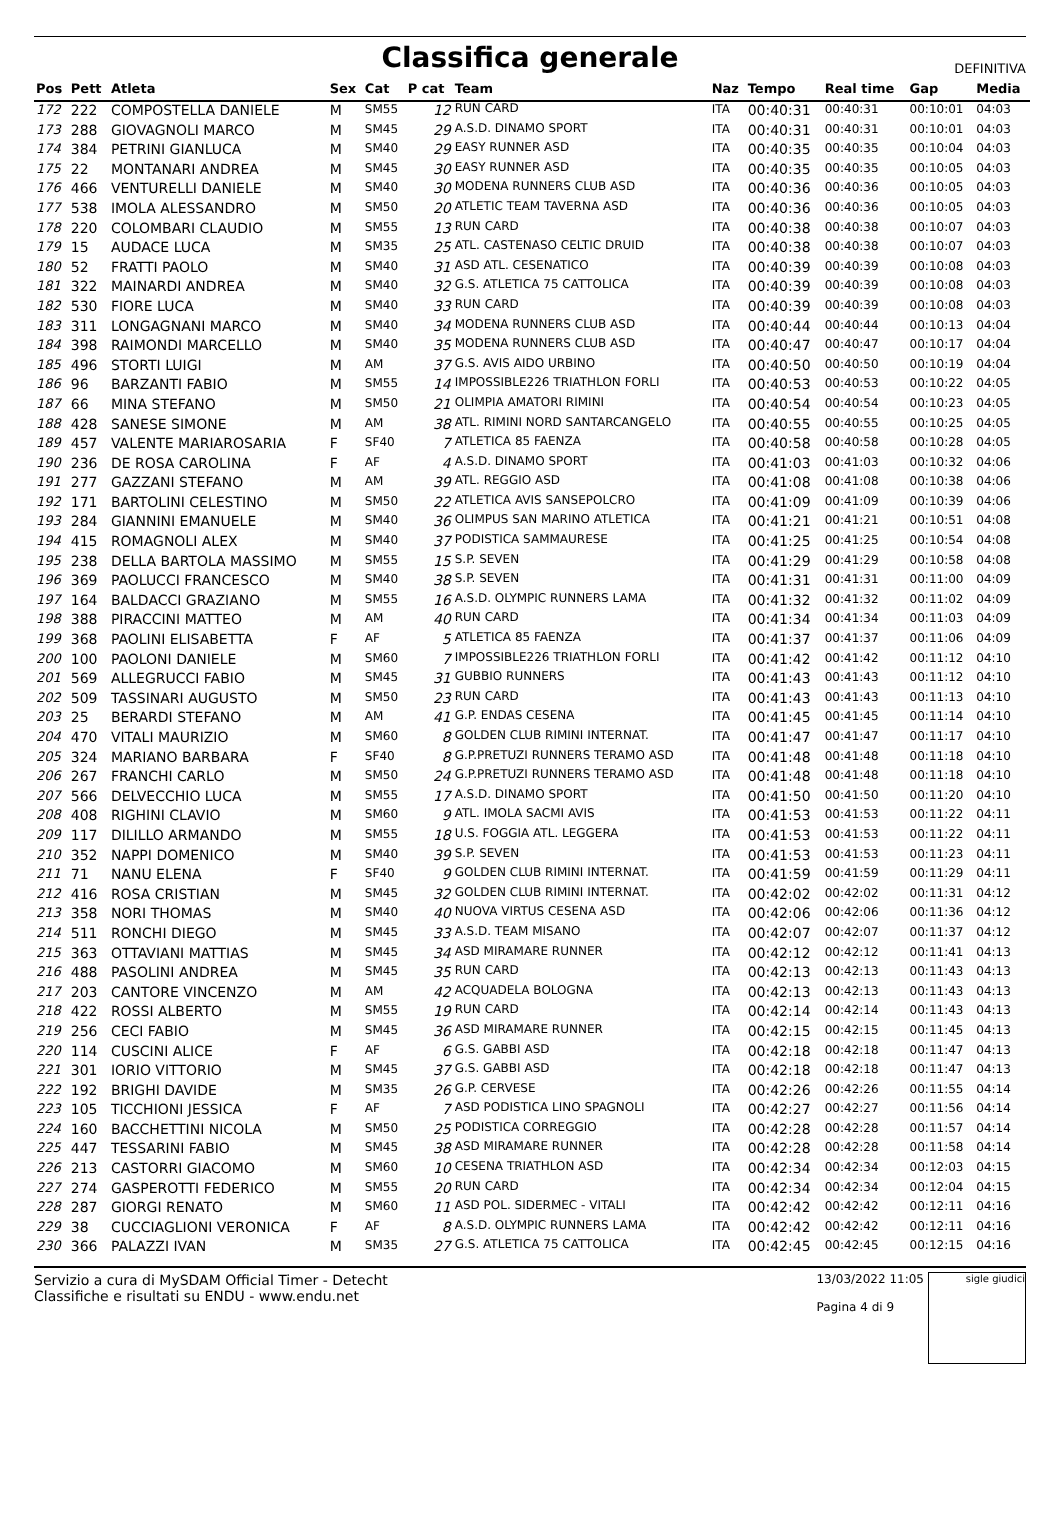Classifica generale
DEFINITIVA
| Pos | Pett | Atleta | Sex | Cat | P cat | Team | Naz | Tempo | Real time | Gap | Media |
| --- | --- | --- | --- | --- | --- | --- | --- | --- | --- | --- | --- |
| 172 | 222 | COMPOSTELLA DANIELE | M | SM55 | 12 | RUN CARD | ITA | 00:40:31 | 00:40:31 | 00:10:01 | 04:03 |
| 173 | 288 | GIOVAGNOLI MARCO | M | SM45 | 29 | A.S.D. DINAMO SPORT | ITA | 00:40:31 | 00:40:31 | 00:10:01 | 04:03 |
| 174 | 384 | PETRINI GIANLUCA | M | SM40 | 29 | EASY RUNNER ASD | ITA | 00:40:35 | 00:40:35 | 00:10:04 | 04:03 |
| 175 | 22 | MONTANARI ANDREA | M | SM45 | 30 | EASY RUNNER ASD | ITA | 00:40:35 | 00:40:35 | 00:10:05 | 04:03 |
| 176 | 466 | VENTURELLI DANIELE | M | SM40 | 30 | MODENA RUNNERS CLUB ASD | ITA | 00:40:36 | 00:40:36 | 00:10:05 | 04:03 |
| 177 | 538 | IMOLA ALESSANDRO | M | SM50 | 20 | ATLETIC TEAM TAVERNA ASD | ITA | 00:40:36 | 00:40:36 | 00:10:05 | 04:03 |
| 178 | 220 | COLOMBARI CLAUDIO | M | SM55 | 13 | RUN CARD | ITA | 00:40:38 | 00:40:38 | 00:10:07 | 04:03 |
| 179 | 15 | AUDACE LUCA | M | SM35 | 25 | ATL. CASTENASO CELTIC DRUID | ITA | 00:40:38 | 00:40:38 | 00:10:07 | 04:03 |
| 180 | 52 | FRATTI PAOLO | M | SM40 | 31 | ASD ATL. CESENATICO | ITA | 00:40:39 | 00:40:39 | 00:10:08 | 04:03 |
| 181 | 322 | MAINARDI ANDREA | M | SM40 | 32 | G.S. ATLETICA 75 CATTOLICA | ITA | 00:40:39 | 00:40:39 | 00:10:08 | 04:03 |
| 182 | 530 | FIORE LUCA | M | SM40 | 33 | RUN CARD | ITA | 00:40:39 | 00:40:39 | 00:10:08 | 04:03 |
| 183 | 311 | LONGAGNANI MARCO | M | SM40 | 34 | MODENA RUNNERS CLUB ASD | ITA | 00:40:44 | 00:40:44 | 00:10:13 | 04:04 |
| 184 | 398 | RAIMONDI MARCELLO | M | SM40 | 35 | MODENA RUNNERS CLUB ASD | ITA | 00:40:47 | 00:40:47 | 00:10:17 | 04:04 |
| 185 | 496 | STORTI LUIGI | M | AM | 37 | G.S. AVIS AIDO URBINO | ITA | 00:40:50 | 00:40:50 | 00:10:19 | 04:04 |
| 186 | 96 | BARZANTI FABIO | M | SM55 | 14 | IMPOSSIBLE226 TRIATHLON FORLI | ITA | 00:40:53 | 00:40:53 | 00:10:22 | 04:05 |
| 187 | 66 | MINA STEFANO | M | SM50 | 21 | OLIMPIA AMATORI RIMINI | ITA | 00:40:54 | 00:40:54 | 00:10:23 | 04:05 |
| 188 | 428 | SANESE SIMONE | M | AM | 38 | ATL. RIMINI NORD SANTARCANGELO | ITA | 00:40:55 | 00:40:55 | 00:10:25 | 04:05 |
| 189 | 457 | VALENTE MARIAROSARIA | F | SF40 | 7 | ATLETICA 85 FAENZA | ITA | 00:40:58 | 00:40:58 | 00:10:28 | 04:05 |
| 190 | 236 | DE ROSA CAROLINA | F | AF | 4 | A.S.D. DINAMO SPORT | ITA | 00:41:03 | 00:41:03 | 00:10:32 | 04:06 |
| 191 | 277 | GAZZANI STEFANO | M | AM | 39 | ATL. REGGIO ASD | ITA | 00:41:08 | 00:41:08 | 00:10:38 | 04:06 |
| 192 | 171 | BARTOLINI CELESTINO | M | SM50 | 22 | ATLETICA AVIS SANSEPOLCRO | ITA | 00:41:09 | 00:41:09 | 00:10:39 | 04:06 |
| 193 | 284 | GIANNINI EMANUELE | M | SM40 | 36 | OLIMPUS SAN MARINO ATLETICA | ITA | 00:41:21 | 00:41:21 | 00:10:51 | 04:08 |
| 194 | 415 | ROMAGNOLI ALEX | M | SM40 | 37 | PODISTICA SAMMAURESE | ITA | 00:41:25 | 00:41:25 | 00:10:54 | 04:08 |
| 195 | 238 | DELLA BARTOLA MASSIMO | M | SM55 | 15 | S.P. SEVEN | ITA | 00:41:29 | 00:41:29 | 00:10:58 | 04:08 |
| 196 | 369 | PAOLUCCI FRANCESCO | M | SM40 | 38 | S.P. SEVEN | ITA | 00:41:31 | 00:41:31 | 00:11:00 | 04:09 |
| 197 | 164 | BALDACCI GRAZIANO | M | SM55 | 16 | A.S.D. OLYMPIC RUNNERS LAMA | ITA | 00:41:32 | 00:41:32 | 00:11:02 | 04:09 |
| 198 | 388 | PIRACCINI MATTEO | M | AM | 40 | RUN CARD | ITA | 00:41:34 | 00:41:34 | 00:11:03 | 04:09 |
| 199 | 368 | PAOLINI ELISABETTA | F | AF | 5 | ATLETICA 85 FAENZA | ITA | 00:41:37 | 00:41:37 | 00:11:06 | 04:09 |
| 200 | 100 | PAOLONI DANIELE | M | SM60 | 7 | IMPOSSIBLE226 TRIATHLON FORLI | ITA | 00:41:42 | 00:41:42 | 00:11:12 | 04:10 |
| 201 | 569 | ALLEGRUCCI FABIO | M | SM45 | 31 | GUBBIO RUNNERS | ITA | 00:41:43 | 00:41:43 | 00:11:12 | 04:10 |
| 202 | 509 | TASSINARI AUGUSTO | M | SM50 | 23 | RUN CARD | ITA | 00:41:43 | 00:41:43 | 00:11:13 | 04:10 |
| 203 | 25 | BERARDI STEFANO | M | AM | 41 | G.P. ENDAS CESENA | ITA | 00:41:45 | 00:41:45 | 00:11:14 | 04:10 |
| 204 | 470 | VITALI MAURIZIO | M | SM60 | 8 | GOLDEN CLUB RIMINI INTERNAT. | ITA | 00:41:47 | 00:41:47 | 00:11:17 | 04:10 |
| 205 | 324 | MARIANO BARBARA | F | SF40 | 8 | G.P.PRETUZI RUNNERS TERAMO ASD | ITA | 00:41:48 | 00:41:48 | 00:11:18 | 04:10 |
| 206 | 267 | FRANCHI CARLO | M | SM50 | 24 | G.P.PRETUZI RUNNERS TERAMO ASD | ITA | 00:41:48 | 00:41:48 | 00:11:18 | 04:10 |
| 207 | 566 | DELVECCHIO LUCA | M | SM55 | 17 | A.S.D. DINAMO SPORT | ITA | 00:41:50 | 00:41:50 | 00:11:20 | 04:10 |
| 208 | 408 | RIGHINI CLAVIO | M | SM60 | 9 | ATL. IMOLA SACMI AVIS | ITA | 00:41:53 | 00:41:53 | 00:11:22 | 04:11 |
| 209 | 117 | DILILLO ARMANDO | M | SM55 | 18 | U.S. FOGGIA ATL. LEGGERA | ITA | 00:41:53 | 00:41:53 | 00:11:22 | 04:11 |
| 210 | 352 | NAPPI DOMENICO | M | SM40 | 39 | S.P. SEVEN | ITA | 00:41:53 | 00:41:53 | 00:11:23 | 04:11 |
| 211 | 71 | NANU ELENA | F | SF40 | 9 | GOLDEN CLUB RIMINI INTERNAT. | ITA | 00:41:59 | 00:41:59 | 00:11:29 | 04:11 |
| 212 | 416 | ROSA CRISTIAN | M | SM45 | 32 | GOLDEN CLUB RIMINI INTERNAT. | ITA | 00:42:02 | 00:42:02 | 00:11:31 | 04:12 |
| 213 | 358 | NORI THOMAS | M | SM40 | 40 | NUOVA VIRTUS CESENA ASD | ITA | 00:42:06 | 00:42:06 | 00:11:36 | 04:12 |
| 214 | 511 | RONCHI DIEGO | M | SM45 | 33 | A.S.D. TEAM MISANO | ITA | 00:42:07 | 00:42:07 | 00:11:37 | 04:12 |
| 215 | 363 | OTTAVIANI MATTIAS | M | SM45 | 34 | ASD MIRAMARE RUNNER | ITA | 00:42:12 | 00:42:12 | 00:11:41 | 04:13 |
| 216 | 488 | PASOLINI ANDREA | M | SM45 | 35 | RUN CARD | ITA | 00:42:13 | 00:42:13 | 00:11:43 | 04:13 |
| 217 | 203 | CANTORE VINCENZO | M | AM | 42 | ACQUADELA BOLOGNA | ITA | 00:42:13 | 00:42:13 | 00:11:43 | 04:13 |
| 218 | 422 | ROSSI ALBERTO | M | SM55 | 19 | RUN CARD | ITA | 00:42:14 | 00:42:14 | 00:11:43 | 04:13 |
| 219 | 256 | CECI FABIO | M | SM45 | 36 | ASD MIRAMARE RUNNER | ITA | 00:42:15 | 00:42:15 | 00:11:45 | 04:13 |
| 220 | 114 | CUSCINI ALICE | F | AF | 6 | G.S. GABBI ASD | ITA | 00:42:18 | 00:42:18 | 00:11:47 | 04:13 |
| 221 | 301 | IORIO VITTORIO | M | SM45 | 37 | G.S. GABBI ASD | ITA | 00:42:18 | 00:42:18 | 00:11:47 | 04:13 |
| 222 | 192 | BRIGHI DAVIDE | M | SM35 | 26 | G.P. CERVESE | ITA | 00:42:26 | 00:42:26 | 00:11:55 | 04:14 |
| 223 | 105 | TICCHIONI JESSICA | F | AF | 7 | ASD PODISTICA LINO SPAGNOLI | ITA | 00:42:27 | 00:42:27 | 00:11:56 | 04:14 |
| 224 | 160 | BACCHETTINI NICOLA | M | SM50 | 25 | PODISTICA CORREGGIO | ITA | 00:42:28 | 00:42:28 | 00:11:57 | 04:14 |
| 225 | 447 | TESSARINI FABIO | M | SM45 | 38 | ASD MIRAMARE RUNNER | ITA | 00:42:28 | 00:42:28 | 00:11:58 | 04:14 |
| 226 | 213 | CASTORRI GIACOMO | M | SM60 | 10 | CESENA TRIATHLON ASD | ITA | 00:42:34 | 00:42:34 | 00:12:03 | 04:15 |
| 227 | 274 | GASPEROTTI FEDERICO | M | SM55 | 20 | RUN CARD | ITA | 00:42:34 | 00:42:34 | 00:12:04 | 04:15 |
| 228 | 287 | GIORGI RENATO | M | SM60 | 11 | ASD POL. SIDERMEC - VITALI | ITA | 00:42:42 | 00:42:42 | 00:12:11 | 04:16 |
| 229 | 38 | CUCCIAGLIONI VERONICA | F | AF | 8 | A.S.D. OLYMPIC RUNNERS LAMA | ITA | 00:42:42 | 00:42:42 | 00:12:11 | 04:16 |
| 230 | 366 | PALAZZI IVAN | M | SM35 | 27 | G.S. ATLETICA 75 CATTOLICA | ITA | 00:42:45 | 00:42:45 | 00:12:15 | 04:16 |
Servizio a cura di MySDAM Official Timer - Detecht
Classifiche e risultati su ENDU - www.endu.net
13/03/2022 11:05
Pagina 4 di 9
sigle giudici